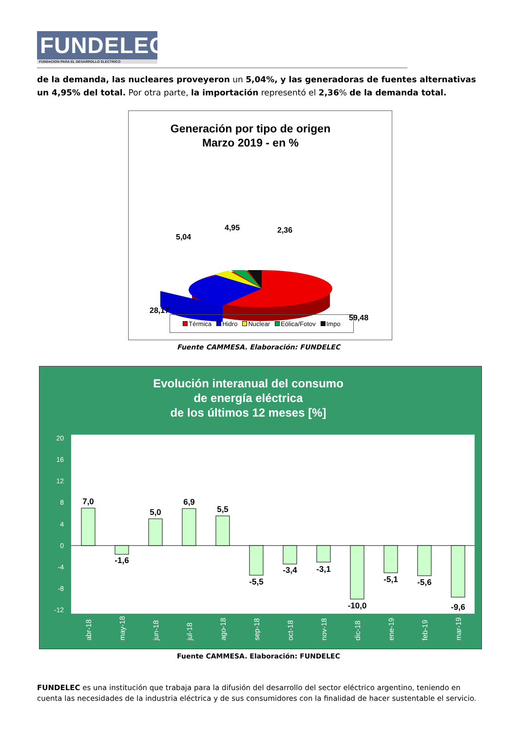FUNDELEC
FUNDACION PARA EL DESARROLLO ELECTRICO
de la demanda, las nucleares proveyeron un 5,04%, y las generadoras de fuentes alternativas un 4,95% del total. Por otra parte, la importación representó el 2,36% de la demanda total.
Generación por tipo de origen
Marzo 2019 - en %
5,04
4,95
2,36
28,17
59,48
Térmica Hidro Nuclear Eólica/Fotov Impo
Fuente CAMMESA. Elaboración: FUNDELEC
Evolución interanual del consumo
de energía eléctrica
de los últimos 12 meses [%]
20
16
12
8
4
0
-4
-8
-12
7,0
-1,6
5,0
6,9
5,5
-5,5
-3,4
-3,1
-10,0
-5,1
-5,6
-9,6
abr-18
may-18
jun-18
jul-18
ago-18
sep-18
oct-18
nov-18
dic-18
ene-19
feb-19
mar-19
Fuente CAMMESA. Elaboración: FUNDELEC
FUNDELEC es una institución que trabaja para la difusión del desarrollo del sector eléctrico argentino, teniendo en cuenta las necesidades de la industria eléctrica y de sus consumidores con la finalidad de hacer sustentable el servicio.